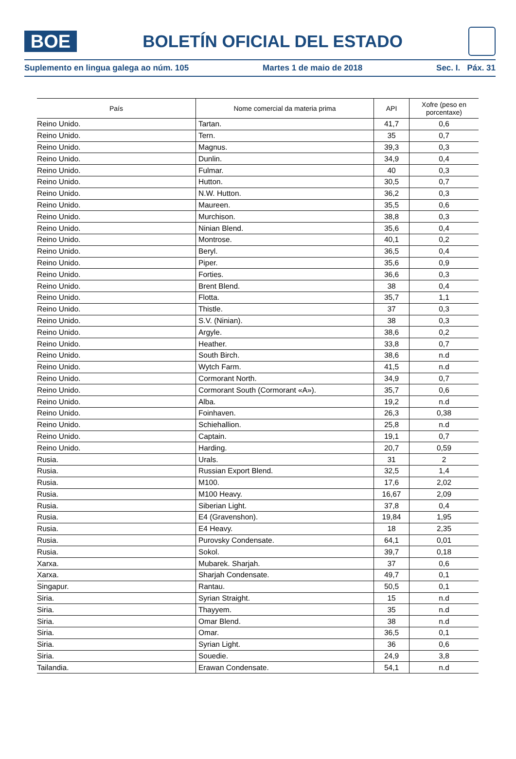BOE
BOLETÍN OFICIAL DEL ESTADO
Suplemento en lingua galega ao núm. 105 Martes 1 de maio de 2018 Sec. I. Páx. 31
| País | Nome comercial da materia prima | API | Xofre (peso en porcentaxe) |
| --- | --- | --- | --- |
| Reino Unido. | Tartan. | 41,7 | 0,6 |
| Reino Unido. | Tern. | 35 | 0,7 |
| Reino Unido. | Magnus. | 39,3 | 0,3 |
| Reino Unido. | Dunlin. | 34,9 | 0,4 |
| Reino Unido. | Fulmar. | 40 | 0,3 |
| Reino Unido. | Hutton. | 30,5 | 0,7 |
| Reino Unido. | N.W. Hutton. | 36,2 | 0,3 |
| Reino Unido. | Maureen. | 35,5 | 0,6 |
| Reino Unido. | Murchison. | 38,8 | 0,3 |
| Reino Unido. | Ninian Blend. | 35,6 | 0,4 |
| Reino Unido. | Montrose. | 40,1 | 0,2 |
| Reino Unido. | Beryl. | 36,5 | 0,4 |
| Reino Unido. | Piper. | 35,6 | 0,9 |
| Reino Unido. | Forties. | 36,6 | 0,3 |
| Reino Unido. | Brent Blend. | 38 | 0,4 |
| Reino Unido. | Flotta. | 35,7 | 1,1 |
| Reino Unido. | Thistle. | 37 | 0,3 |
| Reino Unido. | S.V. (Ninian). | 38 | 0,3 |
| Reino Unido. | Argyle. | 38,6 | 0,2 |
| Reino Unido. | Heather. | 33,8 | 0,7 |
| Reino Unido. | South Birch. | 38,6 | n.d |
| Reino Unido. | Wytch Farm. | 41,5 | n.d |
| Reino Unido. | Cormorant North. | 34,9 | 0,7 |
| Reino Unido. | Cormorant South (Cormorant «A»). | 35,7 | 0,6 |
| Reino Unido. | Alba. | 19,2 | n.d |
| Reino Unido. | Foinhaven. | 26,3 | 0,38 |
| Reino Unido. | Schiehallion. | 25,8 | n.d |
| Reino Unido. | Captain. | 19,1 | 0,7 |
| Reino Unido. | Harding. | 20,7 | 0,59 |
| Rusia. | Urals. | 31 | 2 |
| Rusia. | Russian Export Blend. | 32,5 | 1,4 |
| Rusia. | M100. | 17,6 | 2,02 |
| Rusia. | M100 Heavy. | 16,67 | 2,09 |
| Rusia. | Siberian Light. | 37,8 | 0,4 |
| Rusia. | E4 (Gravenshon). | 19,84 | 1,95 |
| Rusia. | E4 Heavy. | 18 | 2,35 |
| Rusia. | Purovsky Condensate. | 64,1 | 0,01 |
| Rusia. | Sokol. | 39,7 | 0,18 |
| Xarxa. | Mubarek. Sharjah. | 37 | 0,6 |
| Xarxa. | Sharjah Condensate. | 49,7 | 0,1 |
| Singapur. | Rantau. | 50,5 | 0,1 |
| Siria. | Syrian Straight. | 15 | n.d |
| Siria. | Thayyem. | 35 | n.d |
| Siria. | Omar Blend. | 38 | n.d |
| Siria. | Omar. | 36,5 | 0,1 |
| Siria. | Syrian Light. | 36 | 0,6 |
| Siria. | Souedie. | 24,9 | 3,8 |
| Tailandia. | Erawan Condensate. | 54,1 | n.d |